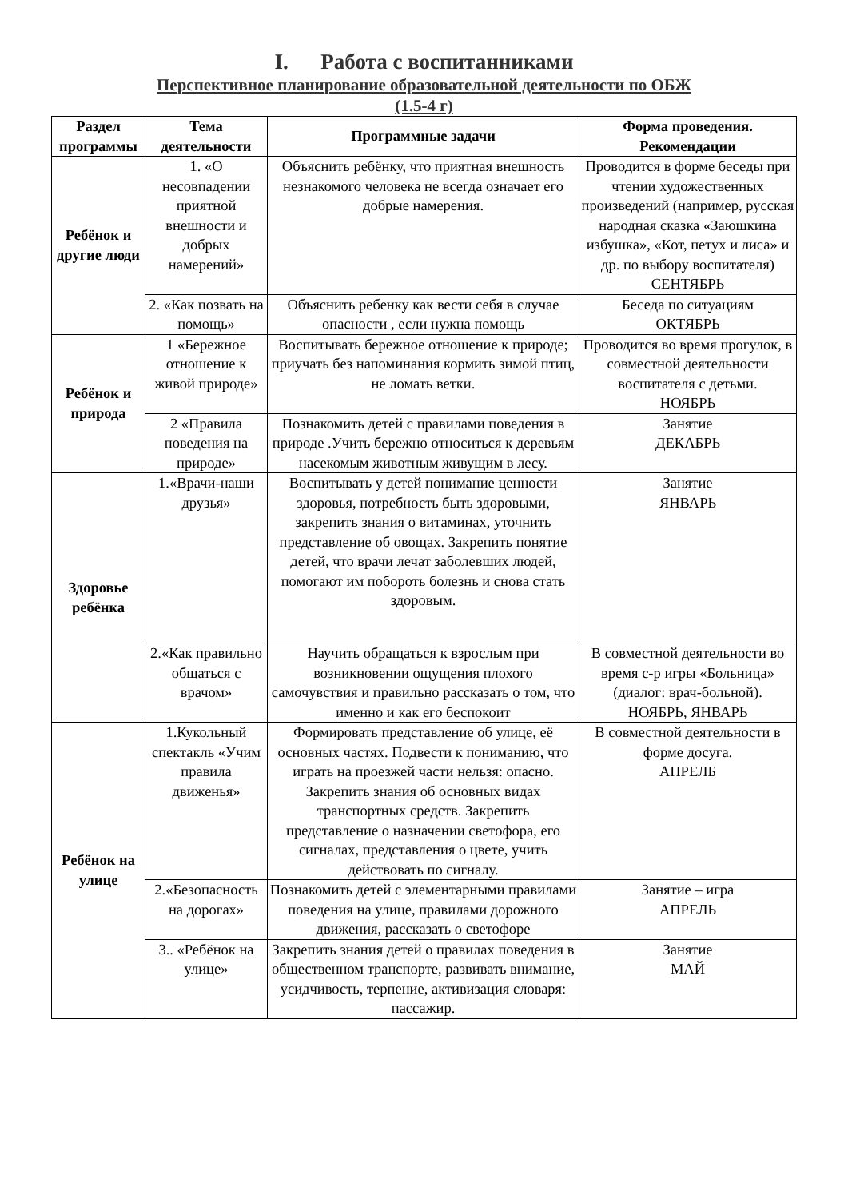I. Работа с воспитанниками
Перспективное планирование образовательной деятельности по ОБЖ
(1.5-4 г)
| Раздел программы | Тема деятельности | Программные задачи | Форма проведения. Рекомендации |
| --- | --- | --- | --- |
| Ребёнок и другие люди | 1. «О несовпадении приятной внешности и добрых намерений» | Объяснить ребёнку, что приятная внешность незнакомого человека не всегда означает его добрые намерения. | Проводится в форме беседы при чтении художественных произведений (например, русская народная сказка «Заюшкина избушка», «Кот, петух и лиса» и др. по выбору воспитателя) СЕНТЯБРЬ |
| | 2. «Как позвать на помощь» | Объяснить ребенку как вести себя в случае опасности , если нужна помощь | Беседа по ситуациям ОКТЯБРЬ |
| Ребёнок и природа | 1 «Бережное отношение к живой природе» | Воспитывать бережное отношение к природе; приучать без напоминания кормить зимой птиц, не ломать ветки. | Проводится во время прогулок, в совместной деятельности воспитателя с детьми. НОЯБРЬ |
| | 2 «Правила поведения на природе» | Познакомить детей с правилами поведения в природе .Учить бережно относиться к деревьям насекомым животным живущим в лесу. | Занятие ДЕКАБРЬ |
| Здоровье ребёнка | 1.«Врачи-наши друзья» | Воспитывать у детей понимание ценности здоровья, потребность быть здоровыми, закрепить знания о витаминах, уточнить представление об овощах. Закрепить понятие детей, что врачи лечат заболевших людей, помогают им побороть болезнь и снова стать здоровым. | Занятие ЯНВАРЬ |
| | 2.«Как правильно общаться с врачом» | Научить обращаться к взрослым при возникновении ощущения плохого самочувствия и правильно рассказать о том, что именно и как его беспокоит | В совместной деятельности во время с-р игры «Больница» (диалог: врач-больной). НОЯБРЬ, ЯНВАРЬ |
| Ребёнок на улице | 1.Кукольный спектакль «Учим правила движенья» | Формировать представление об улице, её основных частях. Подвести к пониманию, что играть на проезжей части нельзя: опасно. Закрепить знания об основных видах транспортных средств. Закрепить представление о назначении светофора, его сигналах, представления о цвете, учить действовать по сигналу. | В совместной деятельности в форме досуга. АПРЕЛБ |
| | 2.«Безопасность на дорогах» | Познакомить детей с элементарными правилами поведения на улице, правилами дорожного движения, рассказать о светофоре | Занятие – игра АПРЕЛЬ |
| | 3.. «Ребёнок на улице» | Закрепить знания детей о правилах поведения в общественном транспорте, развивать внимание, усидчивость, терпение, активизация словаря: пассажир. | Занятие МАЙ |